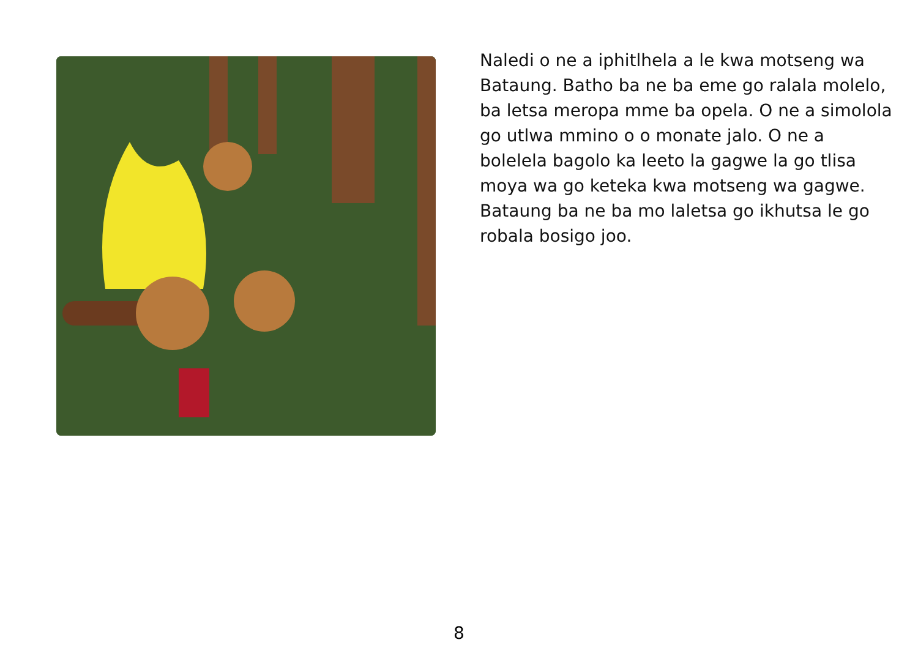Naledi o ne a iphitlhela a le kwa motseng wa Bataung. Batho ba ne ba eme go ralala molelo, ba letsa meropa mme ba opela. O ne a simolola go utlwa mmino o o monate jalo. O ne a bolelela bagolo ka leeto la gagwe la go tlisa moya wa go keteka kwa motseng wa gagwe. Bataung ba ne ba mo laletsa go ikhutsa le go robala bosigo joo.
8